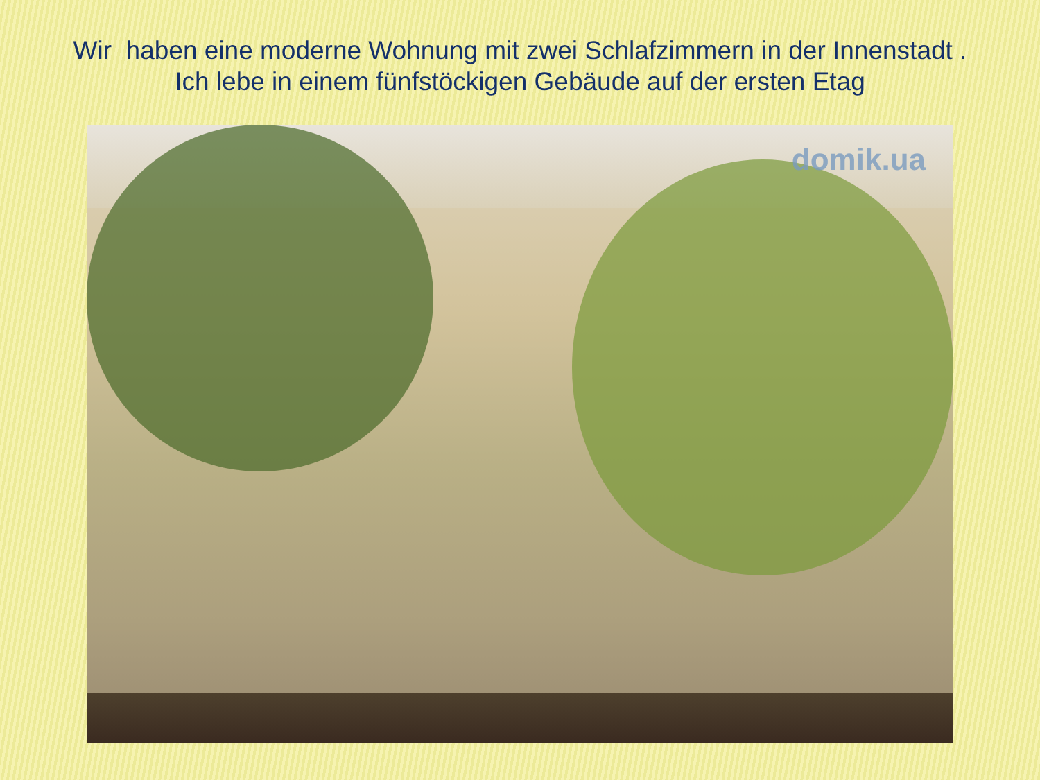Wir haben eine moderne Wohnung mit zwei Schlafzimmern in der Innenstadt .
Ich lebe in einem fünfstöckigen Gebäude auf der ersten Etag
domik.ua